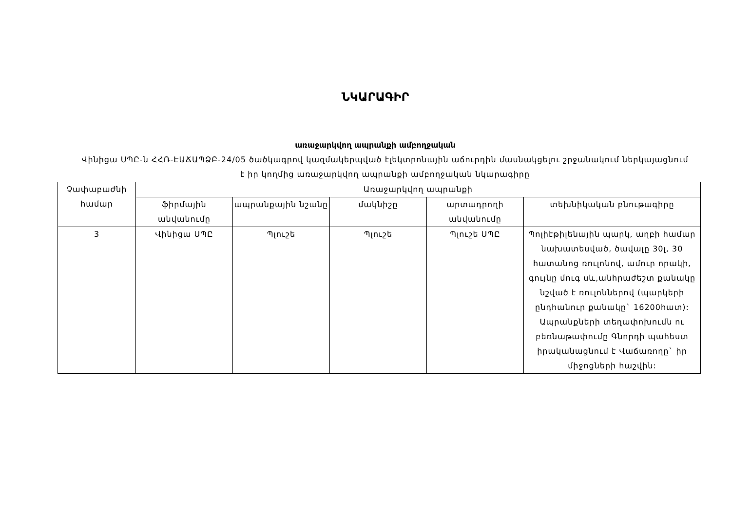ՆԿԱՐԱԳԻՐ
առաջարկվող ապրանքի ամբողջական
Վինիցա ՍՊԸ-ն ՀՀՌ-ԷԱՃԱՊՁԲ-24/05 ծածկագրով կազմակերպված էլեկտրոնային աճուրդին մասնակցելու շրջանակում ներկայացնում է իր կողմից առաջարկվող ապրանքի ամբողջական նկարագիրը
| Չափաբաժնի համար | Առաջարկվող ապրանքի | | | | |
| --- | --- | --- | --- | --- | --- |
| | ֆիրմային անվանումը | ապրանքային նշանը | մակնիշը | արտադրողի անվանումը | տեխնիկական բնութագիրը |
| 3 | Վինիցա ՍՊԸ | Պլուշե | Պլուշե | Պլուշե ՍՊԸ | Պոլիէթիլենային պարկ, աղբի համար նախատեսված, ծավալը 30լ, 30 հատանոց ռուլոնով, ամուր որակի, գույնը մուգ սև,անհրաժեշտ քանակը նշված է ռուլոններով (պարկերի ընդհանուր քանակը` 16200հատ): Ապրանքների տեղափոխումն ու բեռնաթափումը Գնորդի պահեստ իրականացնում է Վաճառողը` իր միջոցների հաշվին: |